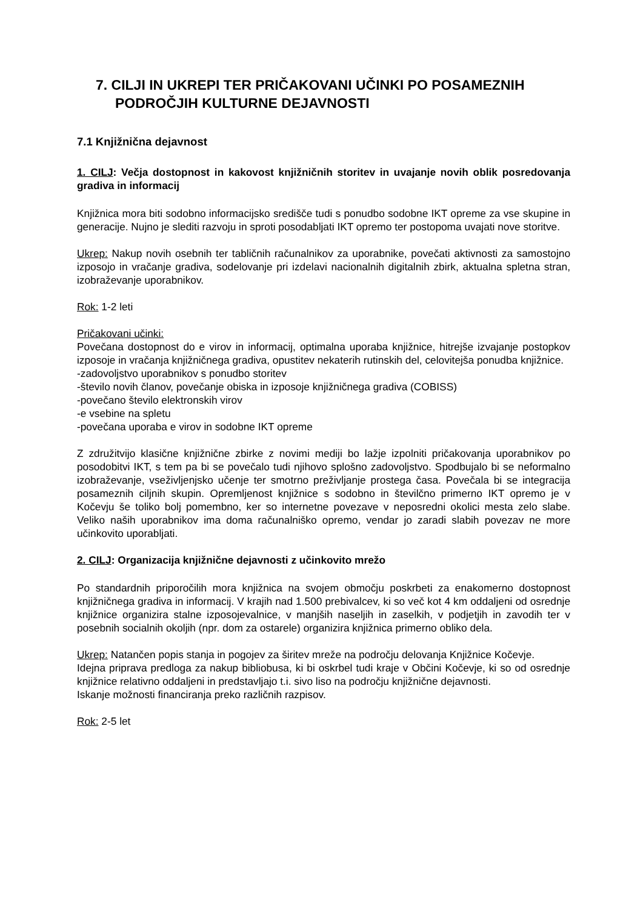7. CILJI IN UKREPI TER PRIČAKOVANI UČINKI PO POSAMEZNIH PODROČJIH KULTURNE DEJAVNOSTI
7.1 Knjižnična dejavnost
1. CILJ: Večja dostopnost in kakovost knjižničnih storitev in uvajanje novih oblik posredovanja gradiva in informacij
Knjižnica mora biti sodobno informacijsko središče tudi s ponudbo sodobne IKT opreme za vse skupine in generacije. Nujno je slediti razvoju in sproti posodabljati IKT opremo ter postopoma uvajati nove storitve.
Ukrep: Nakup novih osebnih ter tabličnih računalnikov za uporabnike, povečati aktivnosti za samostojno izposojo in vračanje gradiva, sodelovanje pri izdelavi nacionalnih digitalnih zbirk, aktualna spletna stran, izobraževanje uporabnikov.
Rok: 1-2 leti
Pričakovani učinki:
Povečana dostopnost do e virov in informacij, optimalna uporaba knjižnice, hitrejše izvajanje postopkov izposoje in vračanja knjižničnega gradiva, opustitev nekaterih rutinskih del, celovitejša ponudba knjižnice.
-zadovoljstvo uporabnikov s ponudbo storitev
-število novih članov, povečanje obiska in izposoje knjižničnega gradiva (COBISS)
-povečano število elektronskih virov
-e vsebine na spletu
-povečana uporaba e virov in sodobne IKT opreme
Z združitvijo klasične knjižnične zbirke z novimi mediji bo lažje izpolniti pričakovanja uporabnikov po posodobitvi IKT, s tem pa bi se povečalo tudi njihovo splošno zadovoljstvo. Spodbujalo bi se neformalno izobraževanje, vseživljenjsko učenje ter smotrno preživljanje prostega časa. Povečala bi se integracija posameznih ciljnih skupin. Opremljenost knjižnice s sodobno in številčno primerno IKT opremo je v Kočevju še toliko bolj pomembno, ker so internetne povezave v neposredni okolici mesta zelo slabe. Veliko naših uporabnikov ima doma računalniško opremo, vendar jo zaradi slabih povezav ne more učinkovito uporabljati.
2. CILJ: Organizacija knjižnične dejavnosti z učinkovito mrežo
Po standardnih priporočilih mora knjižnica na svojem območju poskrbeti za enakomerno dostopnost knjižničnega gradiva in informacij. V krajih nad 1.500 prebivalcev, ki so več kot 4 km oddaljeni od osrednje knjižnice organizira stalne izposojevalnice, v manjših naseljih in zaselkih, v podjetjih in zavodih ter v posebnih socialnih okoljih (npr. dom za ostarele) organizira knjižnica primerno obliko dela.
Ukrep: Natančen popis stanja in pogojev za širitev mreže na področju delovanja Knjižnice Kočevje.
Idejna priprava predloga za nakup bibliobusa, ki bi oskrbel tudi kraje v Občini Kočevje, ki so od osrednje knjižnice relativno oddaljeni in predstavljajo t.i. sivo liso na področju knjižnične dejavnosti.
Iskanje možnosti financiranja preko različnih razpisov.
Rok: 2-5 let